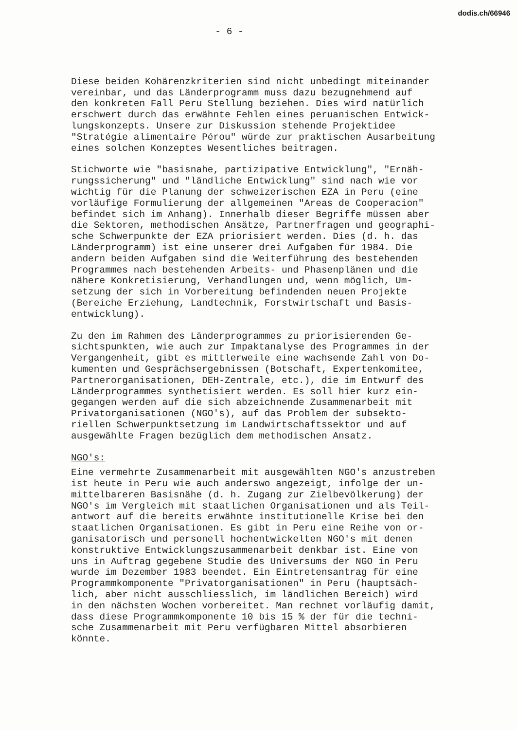dodis.ch/66946
- 6 -
Diese beiden Kohärenzkriterien sind nicht unbedingt miteinander vereinbar, und das Länderprogramm muss dazu bezugnehmend auf den konkreten Fall Peru Stellung beziehen. Dies wird natürlich erschwert durch das erwähnte Fehlen eines peruanischen Entwick- lungskonzepts. Unsere zur Diskussion stehende Projektidee "Stratégie alimentaire Pérou" würde zur praktischen Ausarbeitung eines solchen Konzeptes Wesentliches beitragen.
Stichworte wie "basisnahe, partizipative Entwicklung", "Ernäh- rungssicherung" und "ländliche Entwicklung" sind nach wie vor wichtig für die Planung der schweizerischen EZA in Peru (eine vorläufige Formulierung der allgemeinen "Areas de Cooperacion" befindet sich im Anhang). Innerhalb dieser Begriffe müssen aber die Sektoren, methodischen Ansätze, Partnerfragen und geographi- sche Schwerpunkte der EZA priorisiert werden. Dies (d. h. das Länderprogramm) ist eine unserer drei Aufgaben für 1984. Die andern beiden Aufgaben sind die Weiterführung des bestehenden Programmes nach bestehenden Arbeits- und Phasenplänen und die nähere Konkretisierung, Verhandlungen und, wenn möglich, Um- setzung der sich in Vorbereitung befindenden neuen Projekte (Bereiche Erziehung, Landtechnik, Forstwirtschaft und Basis- entwicklung).
Zu den im Rahmen des Länderprogrammes zu priorisierenden Ge- sichtspunkten, wie auch zur Impaktanalyse des Programmes in der Vergangenheit, gibt es mittlerweile eine wachsende Zahl von Do- kumenten und Gesprächsergebnissen (Botschaft, Expertenkomitee, Partnerorganisationen, DEH-Zentrale, etc.), die im Entwurf des Länderprogrammes synthetisiert werden. Es soll hier kurz ein- gegangen werden auf die sich abzeichnende Zusammenarbeit mit Privatorganisationen (NGO's), auf das Problem der subsekto- riellen Schwerpunktsetzung im Landwirtschaftssektor und auf ausgewählte Fragen bezüglich dem methodischen Ansatz.
NGO's:
Eine vermehrte Zusammenarbeit mit ausgewählten NGO's anzustreben ist heute in Peru wie auch anderswo angezeigt, infolge der un- mittelbareren Basisnähe (d. h. Zugang zur Zielbevölkerung) der NGO's im Vergleich mit staatlichen Organisationen und als Teil- antwort auf die bereits erwähnte institutionelle Krise bei den staatlichen Organisationen. Es gibt in Peru eine Reihe von or- ganisatorisch und personell hochentwickelten NGO's mit denen konstruktive Entwicklungszusammenarbeit denkbar ist. Eine von uns in Auftrag gegebene Studie des Universums der NGO in Peru wurde im Dezember 1983 beendet. Ein Eintretensantrag für eine Programmkomponente "Privatorganisationen" in Peru (hauptsäch- lich, aber nicht ausschliesslich, im ländlichen Bereich) wird in den nächsten Wochen vorbereitet. Man rechnet vorläufig damit, dass diese Programmkomponente 10 bis 15 % der für die techni- sche Zusammenarbeit mit Peru verfügbaren Mittel absorbieren könnte.